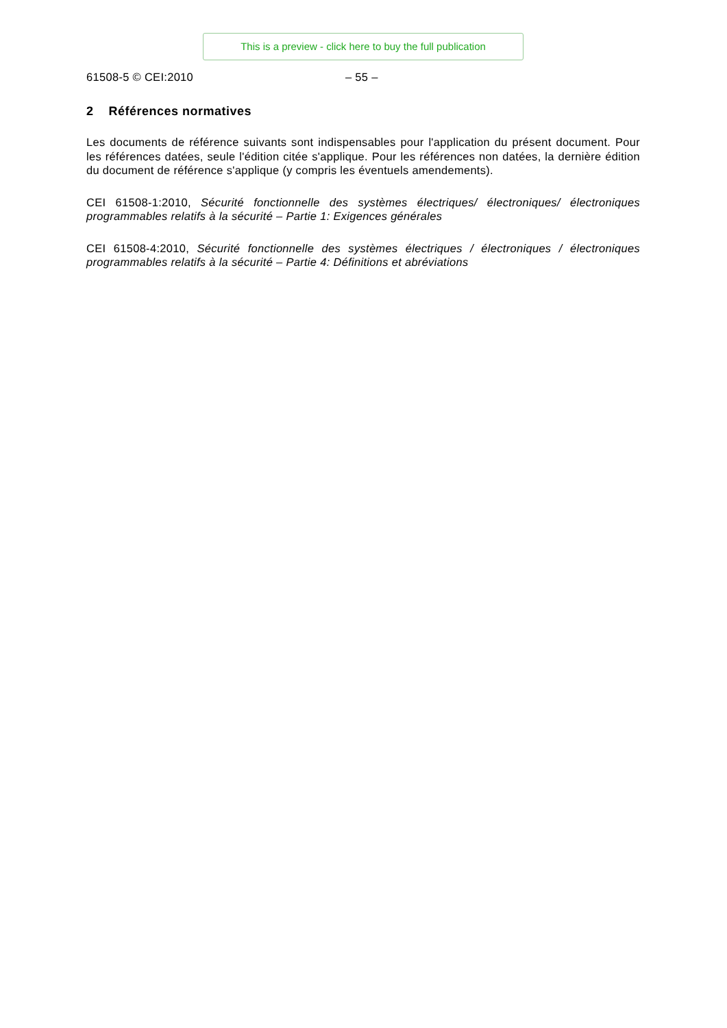This is a preview - click here to buy the full publication
61508-5 © CEI:2010 – 55 –
2 Références normatives
Les documents de référence suivants sont indispensables pour l'application du présent document. Pour les références datées, seule l'édition citée s'applique. Pour les références non datées, la dernière édition du document de référence s'applique (y compris les éventuels amendements).
CEI 61508-1:2010, Sécurité fonctionnelle des systèmes électriques/ électroniques/ électroniques programmables relatifs à la sécurité – Partie 1: Exigences générales
CEI 61508-4:2010, Sécurité fonctionnelle des systèmes électriques / électroniques / électroniques programmables relatifs à la sécurité – Partie 4: Définitions et abréviations